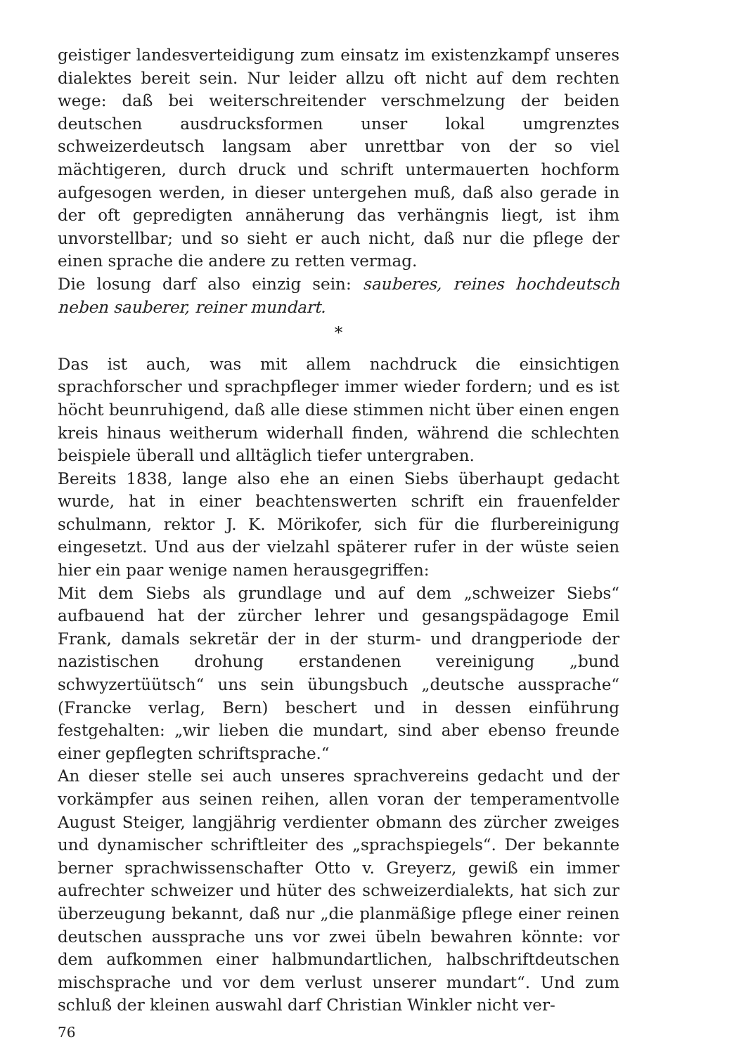geistiger landesverteidigung zum einsatz im existenzkampf unseres dialektes bereit sein. Nur leider allzu oft nicht auf dem rechten wege: daß bei weiterschreitender verschmelzung der beiden deutschen ausdrucksformen unser lokal umgrenztes schweizerdeutsch langsam aber unrettbar von der so viel mächtigeren, durch druck und schrift untermauerten hochform aufgesogen werden, in dieser untergehen muß, daß also gerade in der oft gepredigten annäherung das verhängnis liegt, ist ihm unvorstellbar; und so sieht er auch nicht, daß nur die pflege der einen sprache die andere zu retten vermag.
Die losung darf also einzig sein: sauberes, reines hochdeutsch neben sauberer, reiner mundart.
*
Das ist auch, was mit allem nachdruck die einsichtigen sprachforscher und sprachpfleger immer wieder fordern; und es ist höcht beunruhigend, daß alle diese stimmen nicht über einen engen kreis hinaus weitherum widerhall finden, während die schlechten beispiele überall und alltäglich tiefer untergraben.
Bereits 1838, lange also ehe an einen Siebs überhaupt gedacht wurde, hat in einer beachtenswerten schrift ein frauenfelder schulmann, rektor J. K. Mörikofer, sich für die flurbereinigung eingesetzt. Und aus der vielzahl späterer rufer in der wüste seien hier ein paar wenige namen herausgegriffen:
Mit dem Siebs als grundlage und auf dem „schweizer Siebs“ aufbauend hat der zürcher lehrer und gesangspädagoge Emil Frank, damals sekretär der in der sturm- und drangperiode der nazistischen drohung erstandenen vereinigung „bund schwyzertüütsch“ uns sein übungsbuch „deutsche aussprache“ (Francke verlag, Bern) beschert und in dessen einführung festgehalten: „wir lieben die mundart, sind aber ebenso freunde einer gepflegten schriftsprache.“
An dieser stelle sei auch unseres sprachvereins gedacht und der vorkämpfer aus seinen reihen, allen voran der temperamentvolle August Steiger, langjährig verdienter obmann des zürcher zweiges und dynamischer schriftleiter des „sprachspiegels“. Der bekannte berner sprachwissenschafter Otto v. Greyerz, gewiß ein immer aufrechter schweizer und hüter des schweizerdialekts, hat sich zur überzeugung bekannt, daß nur „die planmäßige pflege einer reinen deutschen aussprache uns vor zwei übeln bewahren könnte: vor dem aufkommen einer halbmundartlichen, halbschriftdeutschen mischsprache und vor dem verlust unserer mundart“. Und zum schluß der kleinen auswahl darf Christian Winkler nicht ver-
76